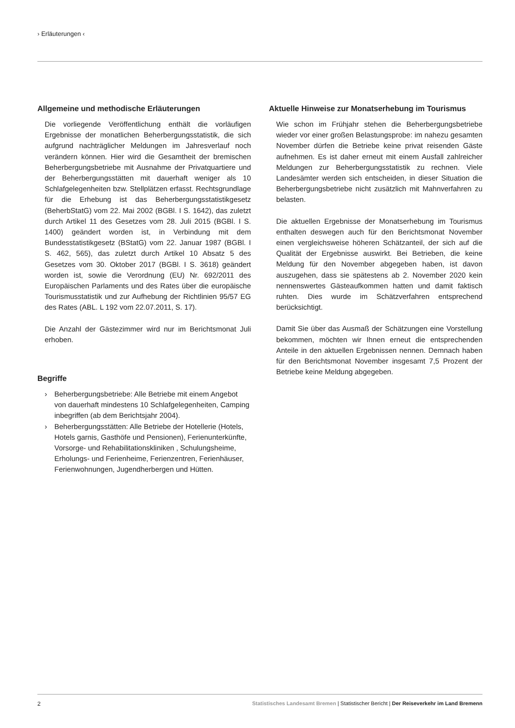› Erläuterungen ‹
Allgemeine und methodische Erläuterungen
Die vorliegende Veröffentlichung enthält die vorläufigen Ergebnisse der monatlichen Beherbergungsstatistik, die sich aufgrund nachträglicher Meldungen im Jahresverlauf noch verändern können. Hier wird die Gesamtheit der bremischen Beherbergungsbetriebe mit Ausnahme der Privatquartiere und der Beherbergungsstätten mit dauerhaft weniger als 10 Schlafgelegenheiten bzw. Stellplätzen erfasst. Rechtsgrundlage für die Erhebung ist das Beherbergungsstatistikgesetz (BeherbStatG) vom 22. Mai 2002 (BGBl. I S. 1642), das zuletzt durch Artikel 11 des Gesetzes vom 28. Juli 2015 (BGBl. I S. 1400) geändert worden ist, in Verbindung mit dem Bundesstatistikgesetz (BStatG) vom 22. Januar 1987 (BGBl. I S. 462, 565), das zuletzt durch Artikel 10 Absatz 5 des Gesetzes vom 30. Oktober 2017 (BGBl. I S. 3618) geändert worden ist, sowie die Verordnung (EU) Nr. 692/2011 des Europäischen Parlaments und des Rates über die europäische Tourismusstatistik und zur Aufhebung der Richtlinien 95/57 EG des Rates (ABL. L 192 vom 22.07.2011, S. 17).
Die Anzahl der Gästezimmer wird nur im Berichtsmonat Juli erhoben.
Begriffe
› Beherbergungsbetriebe: Alle Betriebe mit einem Angebot von dauerhaft mindestens 10 Schlafgelegenheiten, Camping inbegriffen (ab dem Berichtsjahr 2004).
› Beherbergungsstätten: Alle Betriebe der Hotellerie (Hotels, Hotels garnis, Gasthöfe und Pensionen), Ferienunterkünfte, Vorsorge- und Rehabilitationskliniken , Schulungsheime, Erholungs- und Ferienheime, Ferienzentren, Ferienhäuser, Ferienwohnungen, Jugendherbergen und Hütten.
Aktuelle Hinweise zur Monatserhebung im Tourismus
Wie schon im Frühjahr stehen die Beherbergungsbetriebe wieder vor einer großen Belastungsprobe: im nahezu gesamten November dürfen die Betriebe keine privat reisenden Gäste aufnehmen. Es ist daher erneut mit einem Ausfall zahlreicher Meldungen zur Beherbergungsstatistik zu rechnen. Viele Landesämter werden sich entscheiden, in dieser Situation die Beherbergungsbetriebe nicht zusätzlich mit Mahnverfahren zu belasten.
Die aktuellen Ergebnisse der Monatserhebung im Tourismus enthalten deswegen auch für den Berichtsmonat November einen vergleichsweise höheren Schätzanteil, der sich auf die Qualität der Ergebnisse auswirkt. Bei Betrieben, die keine Meldung für den November abgegeben haben, ist davon auszugehen, dass sie spätestens ab 2. November 2020 kein nennenswertes Gästeaufkommen hatten und damit faktisch ruhten. Dies wurde im Schätzverfahren entsprechend berücksichtigt.
Damit Sie über das Ausmaß der Schätzungen eine Vorstellung bekommen, möchten wir Ihnen erneut die entsprechenden Anteile in den aktuellen Ergebnissen nennen. Demnach haben für den Berichtsmonat November insgesamt 7,5 Prozent der Betriebe keine Meldung abgegeben.
2 Statistisches Landesamt Bremen | Statistischer Bericht | Der Reiseverkehr im Land Bremenn